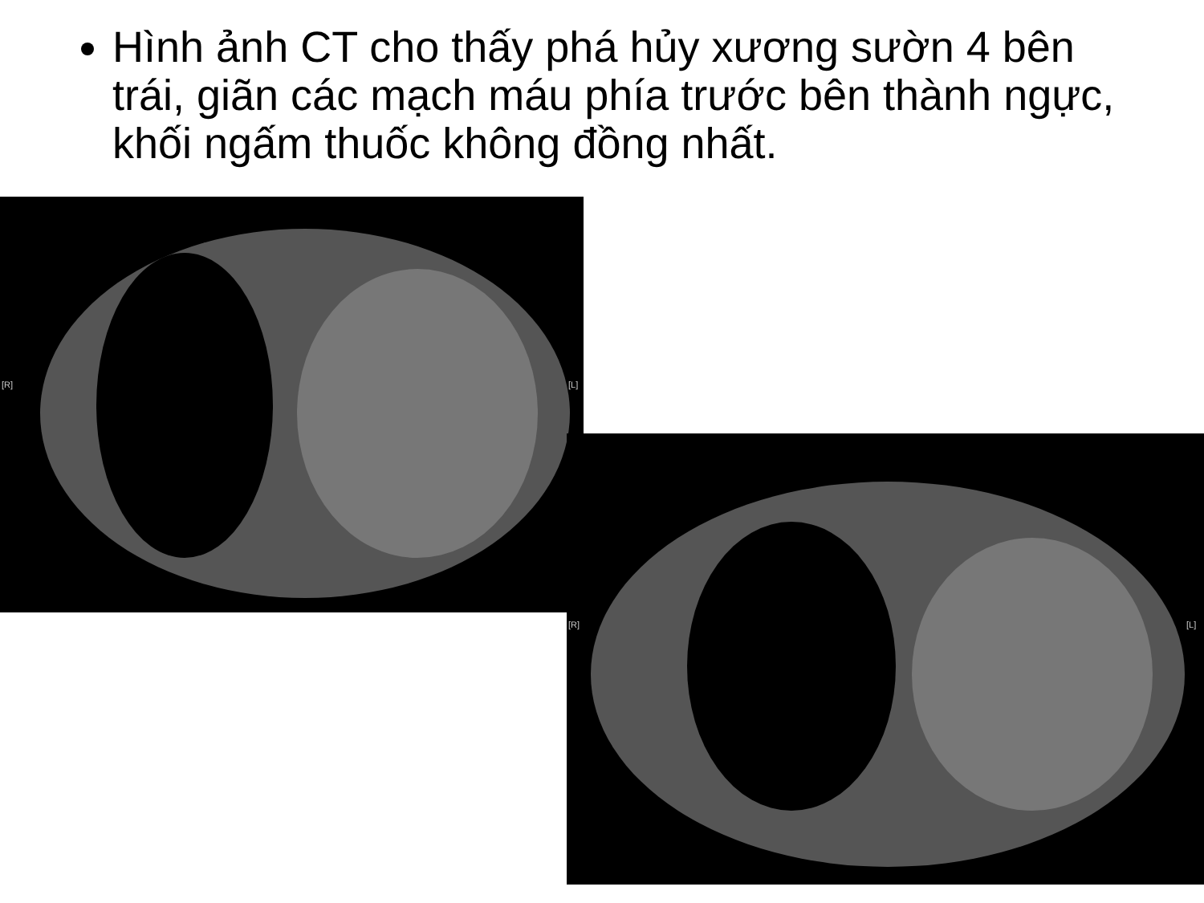Hình ảnh CT cho thấy phá hủy xương sườn 4 bên trái, giãn các mạch máu phía trước bên thành ngực, khối ngấm thuốc không đồng nhất.
[R] [L]
[R] [L]